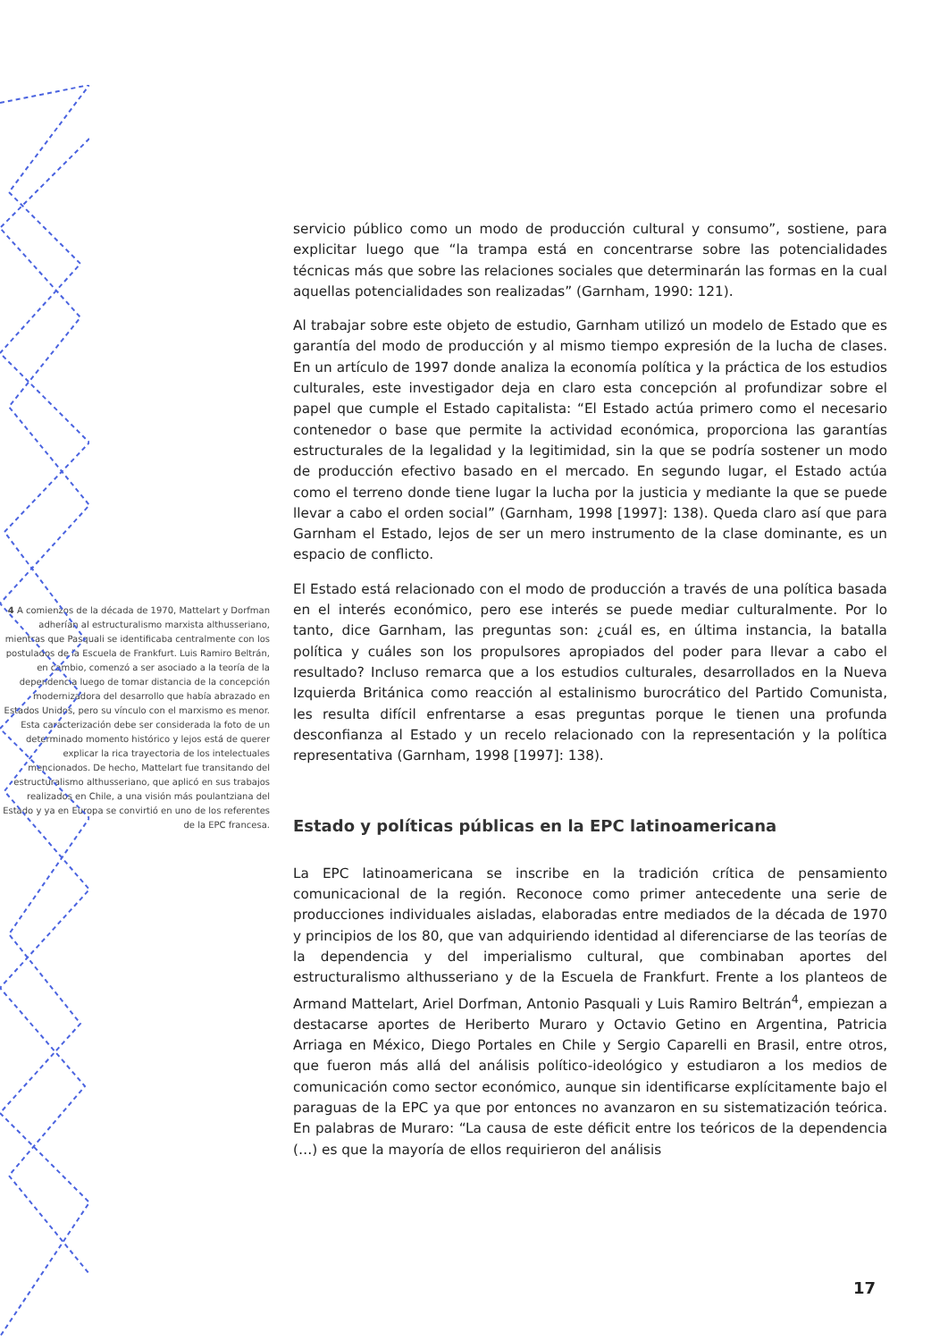4 A comienzos de la década de 1970, Mattelart y Dorfman adherían al estructuralismo marxista althusseriano, mientras que Pasquali se identificaba centralmente con los postulados de la Escuela de Frankfurt. Luis Ramiro Beltrán, en cambio, comenzó a ser asociado a la teoría de la dependencia luego de tomar distancia de la concepción modernizadora del desarrollo que había abrazado en Estados Unidos, pero su vínculo con el marxismo es menor. Esta caracterización debe ser considerada la foto de un determinado momento histórico y lejos está de querer explicar la rica trayectoria de los intelectuales mencionados. De hecho, Mattelart fue transitando del estructuralismo althusseriano, que aplicó en sus trabajos realizados en Chile, a una visión más poulantziana del Estado y ya en Europa se convirtió en uno de los referentes de la EPC francesa.
servicio público como un modo de producción cultural y consumo”, sostiene, para explicitar luego que “la trampa está en concentrarse sobre las potencialidades técnicas más que sobre las relaciones sociales que determinarán las formas en la cual aquellas potencialidades son realizadas” (Garnham, 1990: 121).
Al trabajar sobre este objeto de estudio, Garnham utilizó un modelo de Estado que es garantía del modo de producción y al mismo tiempo expresión de la lucha de clases. En un artículo de 1997 donde analiza la economía política y la práctica de los estudios culturales, este investigador deja en claro esta concepción al profundizar sobre el papel que cumple el Estado capitalista: “El Estado actúa primero como el necesario contenedor o base que permite la actividad económica, proporciona las garantías estructurales de la legalidad y la legitimidad, sin la que se podría sostener un modo de producción efectivo basado en el mercado. En segundo lugar, el Estado actúa como el terreno donde tiene lugar la lucha por la justicia y mediante la que se puede llevar a cabo el orden social” (Garnham, 1998 [1997]: 138). Queda claro así que para Garnham el Estado, lejos de ser un mero instrumento de la clase dominante, es un espacio de conflicto.
El Estado está relacionado con el modo de producción a través de una política basada en el interés económico, pero ese interés se puede mediar culturalmente. Por lo tanto, dice Garnham, las preguntas son: ¿cuál es, en última instancia, la batalla política y cuáles son los propulsores apropiados del poder para llevar a cabo el resultado? Incluso remarca que a los estudios culturales, desarrollados en la Nueva Izquierda Británica como reacción al estalinismo burocrático del Partido Comunista, les resulta difícil enfrentarse a esas preguntas porque le tienen una profunda desconfianza al Estado y un recelo relacionado con la representación y la política representativa (Garnham, 1998 [1997]: 138).
Estado y políticas públicas en la EPC latinoamericana
La EPC latinoamericana se inscribe en la tradición crítica de pensamiento comunicacional de la región. Reconoce como primer antecedente una serie de producciones individuales aisladas, elaboradas entre mediados de la década de 1970 y principios de los 80, que van adquiriendo identidad al diferenciarse de las teorías de la dependencia y del imperialismo cultural, que combinaban aportes del estructuralismo althusseriano y de la Escuela de Frankfurt. Frente a los planteos de Armand Mattelart, Ariel Dorfman, Antonio Pasquali y Luis Ramiro Beltrán<sup>4</sup>, empiezan a destacarse aportes de Heriberto Muraro y Octavio Getino en Argentina, Patricia Arriaga en México, Diego Portales en Chile y Sergio Caparelli en Brasil, entre otros, que fueron más allá del análisis político-ideológico y estudiaron a los medios de comunicación como sector económico, aunque sin identificarse explícitamente bajo el paraguas de la EPC ya que por entonces no avanzaron en su sistematización teórica. En palabras de Muraro: “La causa de este déficit entre los teóricos de la dependencia (…) es que la mayoría de ellos requirieron del análisis
17